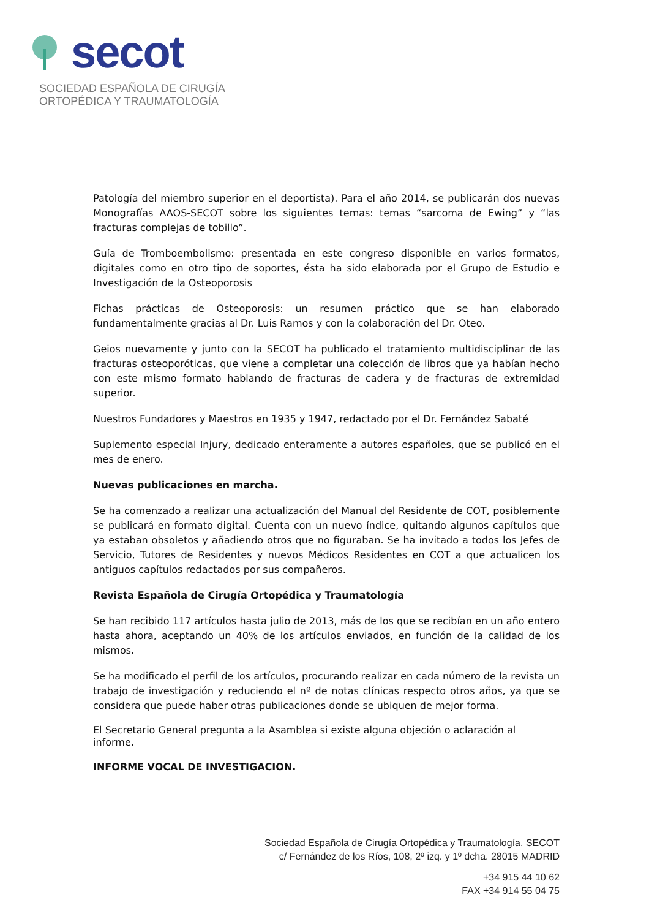secot
SOCIEDAD ESPAÑOLA DE CIRUGÍA
ORTOPÉDICA Y TRAUMATOLOGÍA
Patología del miembro superior en el deportista). Para el año 2014, se publicarán dos nuevas Monografías AAOS-SECOT sobre los siguientes temas: temas “sarcoma de Ewing” y “las fracturas complejas de tobillo”.
Guía de Tromboembolismo: presentada en este congreso disponible en varios formatos, digitales como en otro tipo de soportes, ésta ha sido elaborada por el Grupo de Estudio e Investigación de la Osteoporosis
Fichas prácticas de Osteoporosis: un resumen práctico que se han elaborado fundamentalmente gracias al Dr. Luis Ramos y con la colaboración del Dr. Oteo.
Geios nuevamente y junto con la SECOT ha publicado el tratamiento multidisciplinar de las fracturas osteoporóticas, que viene a completar una colección de libros que ya habían hecho con este mismo formato hablando de fracturas de cadera y de fracturas de extremidad superior.
Nuestros Fundadores y Maestros en 1935 y 1947, redactado por el Dr. Fernández Sabaté
Suplemento especial Injury, dedicado enteramente a autores españoles, que se publicó en el mes de enero.
Nuevas publicaciones en marcha.
Se ha comenzado a realizar una actualización del Manual del Residente de COT, posiblemente se publicará en formato digital. Cuenta con un nuevo índice, quitando algunos capítulos que ya estaban obsoletos y añadiendo otros que no figuraban. Se ha invitado a todos los Jefes de Servicio, Tutores de Residentes y nuevos Médicos Residentes en COT a que actualicen los antiguos capítulos redactados por sus compañeros.
Revista Española de Cirugía Ortopédica y Traumatología
Se han recibido 117 artículos hasta julio de 2013, más de los que se recibían en un año entero hasta ahora, aceptando un 40% de los artículos enviados, en función de la calidad de los mismos.
Se ha modificado el perfil de los artículos, procurando realizar en cada número de la revista un trabajo de investigación y reduciendo el nº de notas clínicas respecto otros años, ya que se considera que puede haber otras publicaciones donde se ubiquen de mejor forma.
El Secretario General pregunta a la Asamblea si existe alguna objeción o aclaración al
informe.
INFORME VOCAL DE INVESTIGACION.
Sociedad Española de Cirugía Ortopédica y Traumatología, SECOT
c/ Fernández de los Ríos, 108, 2º izq. y 1º dcha. 28015 MADRID
+34 915 44 10 62
FAX +34 914 55 04 75